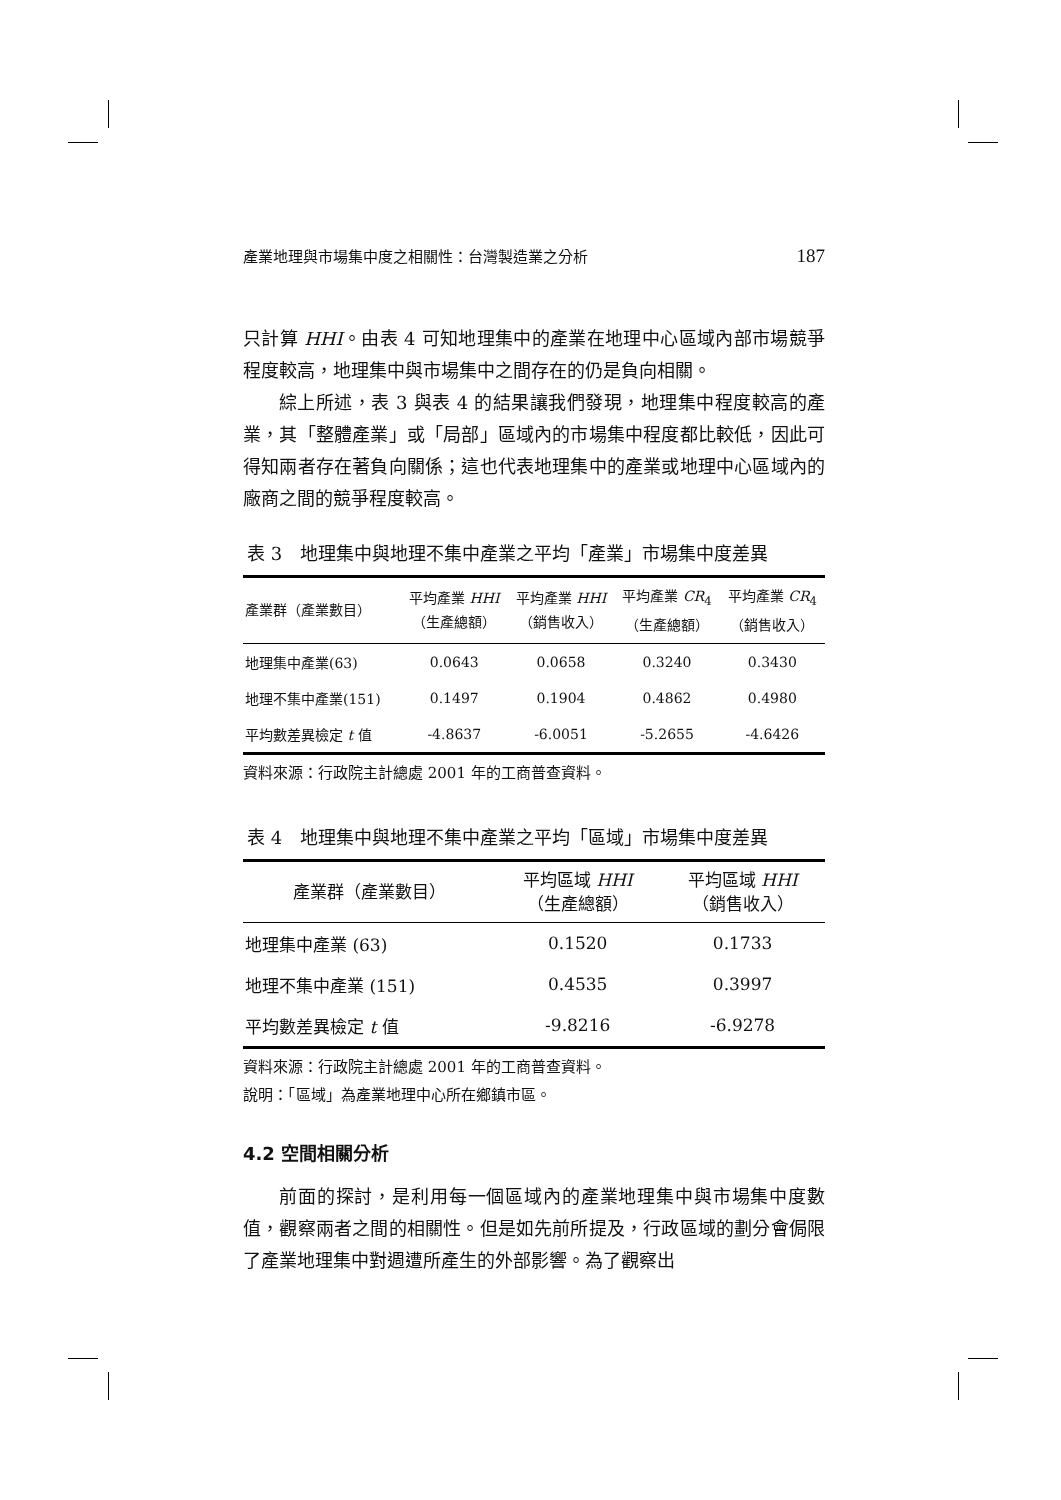產業地理與市場集中度之相關性：台灣製造業之分析 187
只計算 HHI。由表 4 可知地理集中的產業在地理中心區域內部市場競爭程度較高，地理集中與市場集中之間存在的仍是負向相關。
綜上所述，表 3 與表 4 的結果讓我們發現，地理集中程度較高的產業，其「整體產業」或「局部」區域內的市場集中程度都比較低，因此可得知兩者存在著負向關係；這也代表地理集中的產業或地理中心區域內的廠商之間的競爭程度較高。
表 3　地理集中與地理不集中產業之平均「產業」市場集中度差異
| 產業群（產業數目） | 平均產業 HHI （生產總額） | 平均產業 HHI （銷售收入） | 平均產業 CR<sub>4</sub> （生產總額） | 平均產業 CR<sub>4</sub> （銷售收入） |
| --- | --- | --- | --- | --- |
| 地理集中產業(63) | 0.0643 | 0.0658 | 0.3240 | 0.3430 |
| 地理不集中產業(151) | 0.1497 | 0.1904 | 0.4862 | 0.4980 |
| 平均數差異檢定 t 值 | -4.8637 | -6.0051 | -5.2655 | -4.6426 |
資料來源：行政院主計總處 2001 年的工商普查資料。
表 4　地理集中與地理不集中產業之平均「區域」市場集中度差異
| 產業群（產業數目） | 平均區域 HHI （生產總額） | 平均區域 HHI （銷售收入） |
| --- | --- | --- |
| 地理集中產業 (63) | 0.1520 | 0.1733 |
| 地理不集中產業 (151) | 0.4535 | 0.3997 |
| 平均數差異檢定 t 值 | -9.8216 | -6.9278 |
資料來源：行政院主計總處 2001 年的工商普查資料。
說明：「區域」為產業地理中心所在鄉鎮市區。
4.2 空間相關分析
前面的探討，是利用每一個區域內的產業地理集中與市場集中度數值，觀察兩者之間的相關性。但是如先前所提及，行政區域的劃分會侷限了產業地理集中對週遭所產生的外部影響。為了觀察出